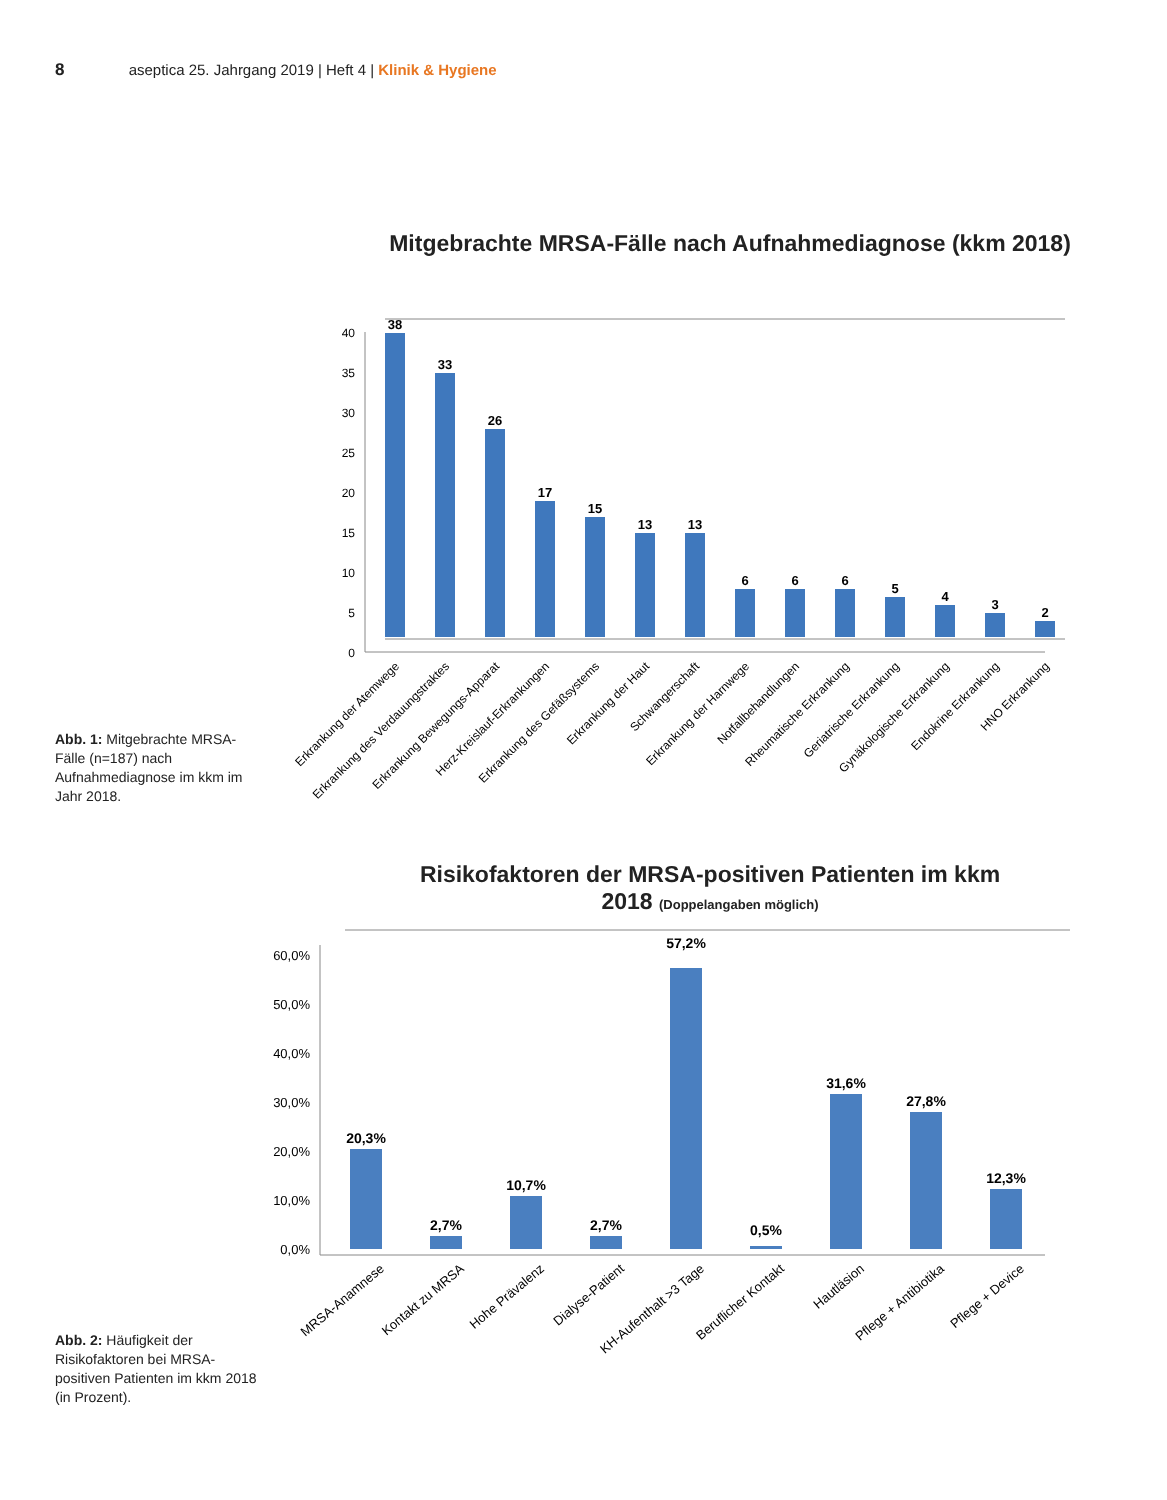8 aseptica 25. Jahrgang 2019 | Heft 4 | Klinik & Hygiene
Abb. 1: Mitgebrachte MRSA-Fälle (n=187) nach Aufnahmediagnose im kkm im Jahr 2018.
Mitgebrachte MRSA-Fälle nach Aufnahmediagnose (kkm 2018)
40
35
30
25
20
15
10
5
0
38
33
26
17
15
13
13
6
6
6
5
4
3
2
Erkrankung der Atemwege
Erkrankung des Verdauungstraktes
Erkrankung Bewegungs-Apparat
Herz-Kreislauf-Erkrankungen
Erkrankung des Gefäßsystems
Erkrankung der Haut
Schwangerschaft
Erkrankung der Harnwege
Notfallbehandlungen
Rheumatische Erkrankung
Geriatrische Erkrankung
Gynäkologische Erkrankung
Endokrine Erkrankung
HNO Erkrankung
Abb. 2: Häufigkeit der Risikofaktoren bei MRSA-positiven Patienten im kkm 2018 (in Prozent).
Risikofaktoren der MRSA-positiven Patienten im kkm
2018 (Doppelangaben möglich)
60,0%
50,0%
40,0%
30,0%
20,0%
10,0%
0,0%
20,3%
2,7%
10,7%
2,7%
57,2%
0,5%
31,6%
27,8%
12,3%
MRSA-Anamnese
Kontakt zu MRSA
Hohe Prävalenz
Dialyse-Patient
KH-Aufenthalt >3 Tage
Beruflicher Kontakt
Hautläsion
Pflege + Antibiotika
Pflege + Device